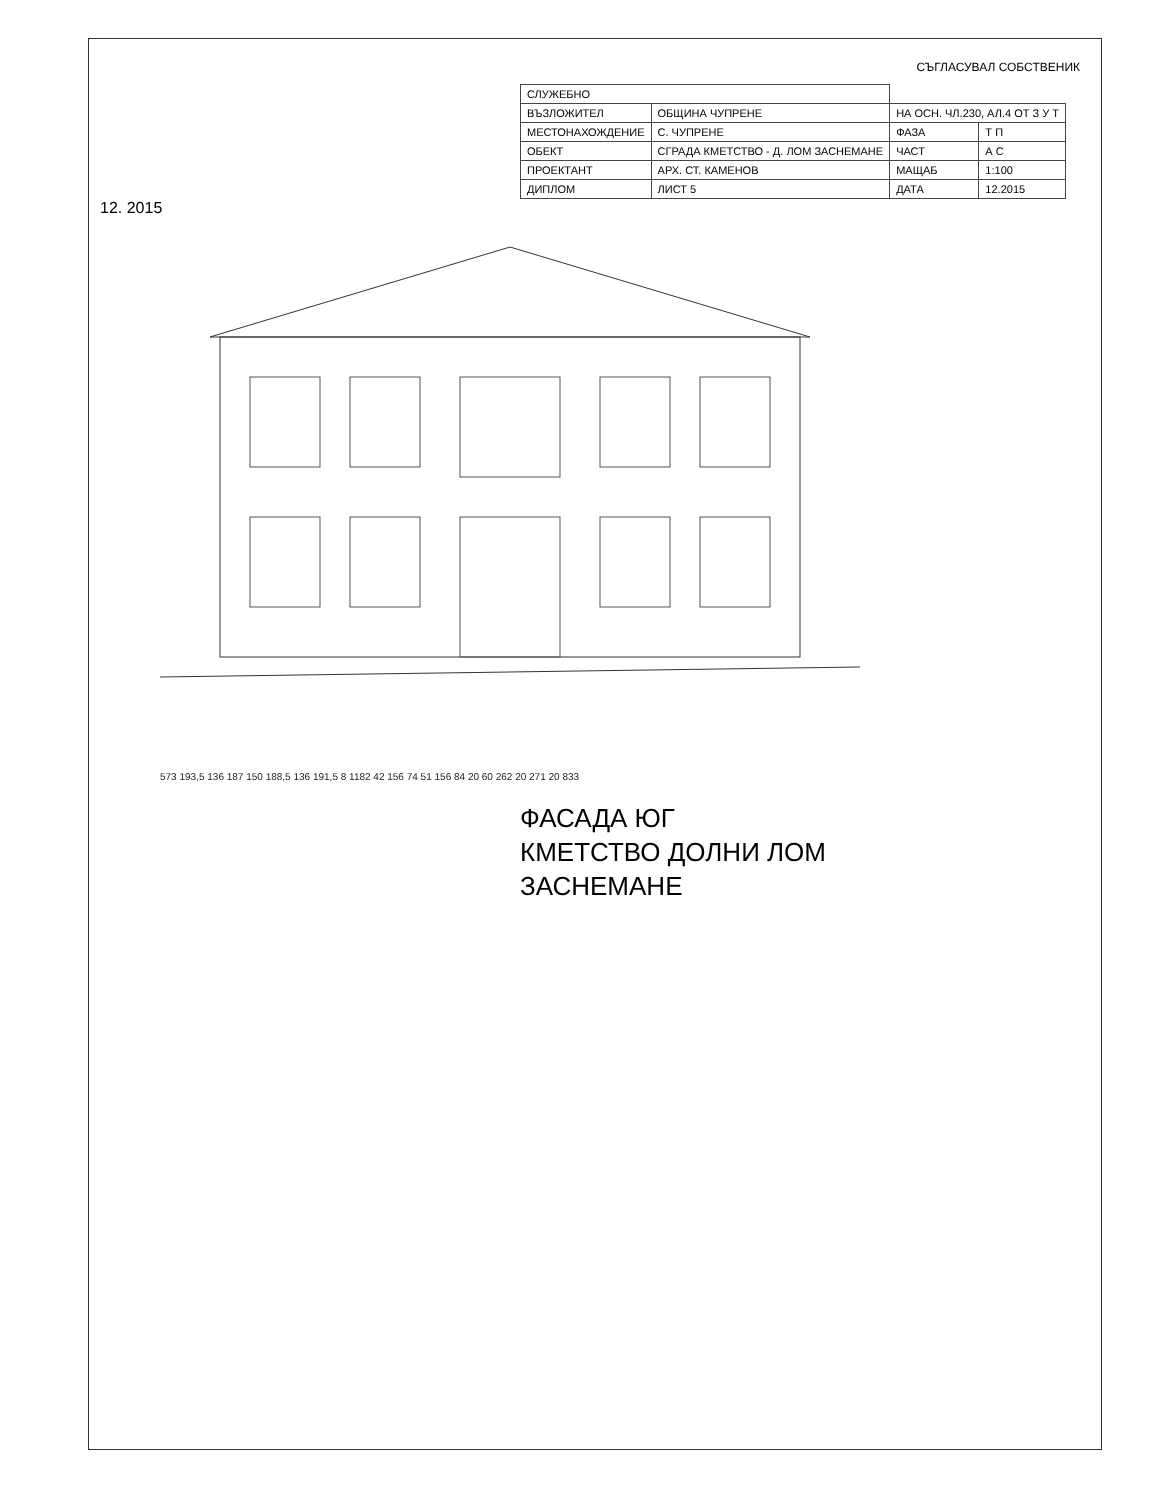СЪГЛАСУВАЛ СОБСТВЕНИК
| СЛУЖЕБНО | | | |
| ВЪЗЛОЖИТЕЛ | ОБЩИНА ЧУПРЕНЕ | НА ОСН. ЧЛ.230, АЛ.4 ОТ З У Т | |
| МЕСТОНАХОЖДЕНИЕ | С. ЧУПРЕНЕ | ФАЗА | Т П |
| ОБЕКТ | СГРАДА КМЕТСТВО - Д. ЛОМ ЗАСНЕМАНЕ | ЧАСТ | А С |
| ПРОЕКТАНТ | АРХ. СТ. КАМЕНОВ | МАЩАБ | 1:100 |
| ДИПЛОМ | ЛИСТ 5 | ДАТА | 12.2015 |
12. 2015
573 193,5 136 187 150 188,5 136 191,5 8 1182 42 156 74 51 156 84 20 60 262 20 271 20 833
ФАСАДА ЮГ
КМЕТСТВО ДОЛНИ ЛОМ
ЗАСНЕМАНЕ